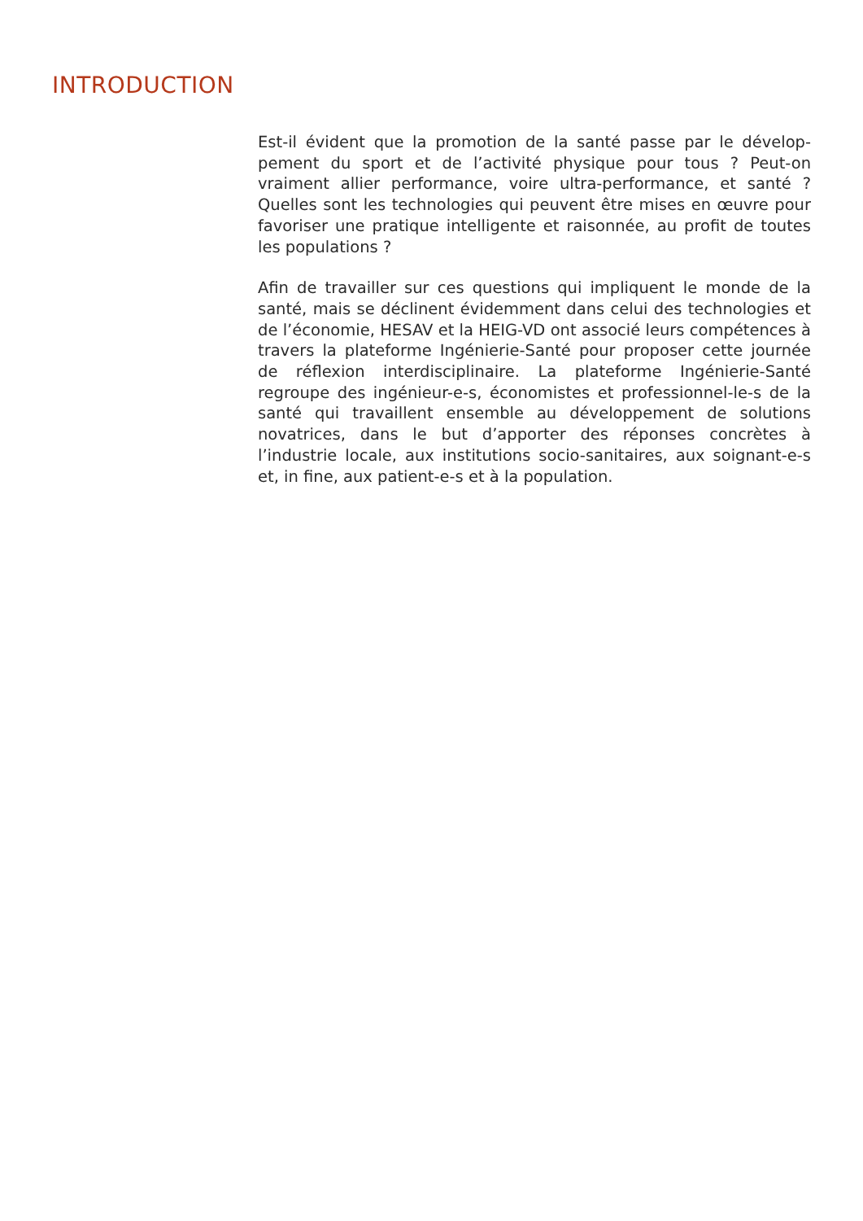INTRODUCTION
Est-il évident que la promotion de la santé passe par le dévelop­pement du sport et de l’activité physique pour tous ? Peut-on vraiment allier performance, voire ultra-performance, et santé ? Quelles sont les technologies qui peuvent être mises en œuvre pour favoriser une pratique intelligente et raisonnée, au profit de toutes les populations ?
Afin de travailler sur ces questions qui impliquent le monde de la santé, mais se déclinent évidemment dans celui des techno­logies et de l’économie, HESAV et la HEIG-VD ont associé leurs compétences à travers la plateforme Ingénierie-Santé pour pro­poser cette journée de réflexion interdisciplinaire. La plateforme Ingénierie-Santé regroupe des ingénieur-e-s, économistes et pro­fessionnel-le-s de la santé qui travaillent ensemble au développe­ment de solutions novatrices, dans le but d’apporter des réponses concrètes à l’industrie locale, aux institutions socio-sanitaires, aux soignant-e-s et, in fine, aux patient-e-s et à la population.